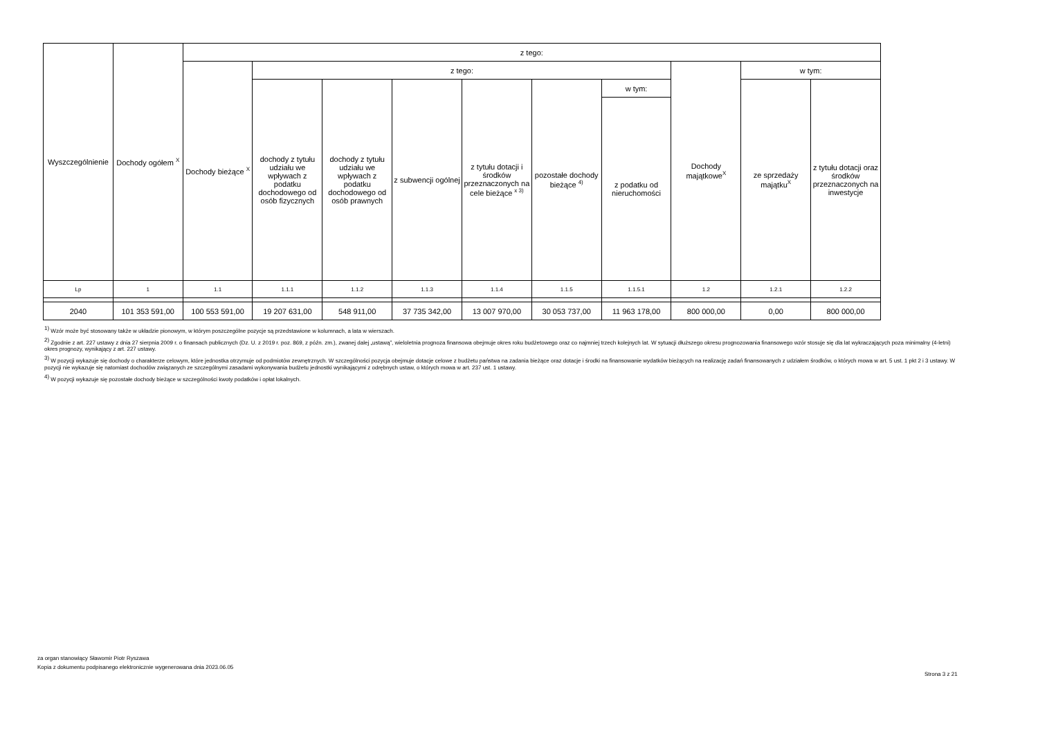| Wyszczególnienie | Dochody ogółem <sup>X</sup> | z tego: | | | | | | | | | |
| --- | --- | --- | --- | --- | --- | --- | --- | --- | --- | --- | --- |
| | | Dochody bieżące <sup>X</sup> | z tego: | | | | | | Dochody majątkowe<sup>X</sup> | w tym: | |
| | | | dochody z tytułu udziału we wpływach z podatku dochodowego od osób fizycznych | dochody z tytułu udziału we wpływach z podatku dochodowego od osób prawnych | z subwencji ogólnej | z tytułu dotacji i środków przeznaczonych na cele bieżące <sup>x 3)</sup> | pozostałe dochody bieżące <sup>4)</sup> | w tym: | | ze sprzedaży majątku<sup>X</sup> | z tytułu dotacji oraz środków przeznaczonych na inwestycje |
| | | | | | | | | z podatku od nieruchomości | | | |
| Lp | 1 | 1.1 | 1.1.1 | 1.1.2 | 1.1.3 | 1.1.4 | 1.1.5 | 1.1.5.1 | 1.2 | 1.2.1 | 1.2.2 |
| 2040 | 101 353 591,00 | 100 553 591,00 | 19 207 631,00 | 548 911,00 | 37 735 342,00 | 13 007 970,00 | 30 053 737,00 | 11 963 178,00 | 800 000,00 | 0,00 | 800 000,00 |
<sup>1)</sup> Wzór może być stosowany także w układzie pionowym, w którym poszczególne pozycje są przedstawione w kolumnach, a lata w wierszach.
<sup>2)</sup> Zgodnie z art. 227 ustawy z dnia 27 sierpnia 2009 r. o finansach publicznych (Dz. U. z 2019 r. poz. 869, z późn. zm.), zwanej dalej „ustawą”, wieloletnia prognoza finansowa obejmuje okres roku budżetowego oraz co najmniej trzech kolejnych lat. W sytuacji dłuższego okresu prognozowania finansowego wzór stosuje się dla lat wykraczających poza minimalny (4-letni) okres prognozy, wynikający z art. 227 ustawy.
<sup>3)</sup> W pozycji wykazuje się dochody o charakterze celowym, które jednostka otrzymuje od podmiotów zewnętrznych. W szczególności pozycja obejmuje dotacje celowe z budżetu państwa na zadania bieżące oraz dotacje i środki na finansowanie wydatków bieżących na realizację zadań finansowanych z udziałem środków, o których mowa w art. 5 ust. 1 pkt 2 i 3 ustawy. W pozycji nie wykazuje się natomiast dochodów związanych ze szczególnymi zasadami wykonywania budżetu jednostki wynikającymi z odrębnych ustaw, o których mowa w art. 237 ust. 1 ustawy.
<sup>4)</sup> W pozycji wykazuje się pozostałe dochody bieżące w szczególności kwoty podatków i opłat lokalnych.
za organ stanowiący Sławomir Piotr Ryszawa
Kopia z dokumentu podpisanego elektronicznie wygenerowana dnia 2023.06.05
Strona 3 z 21